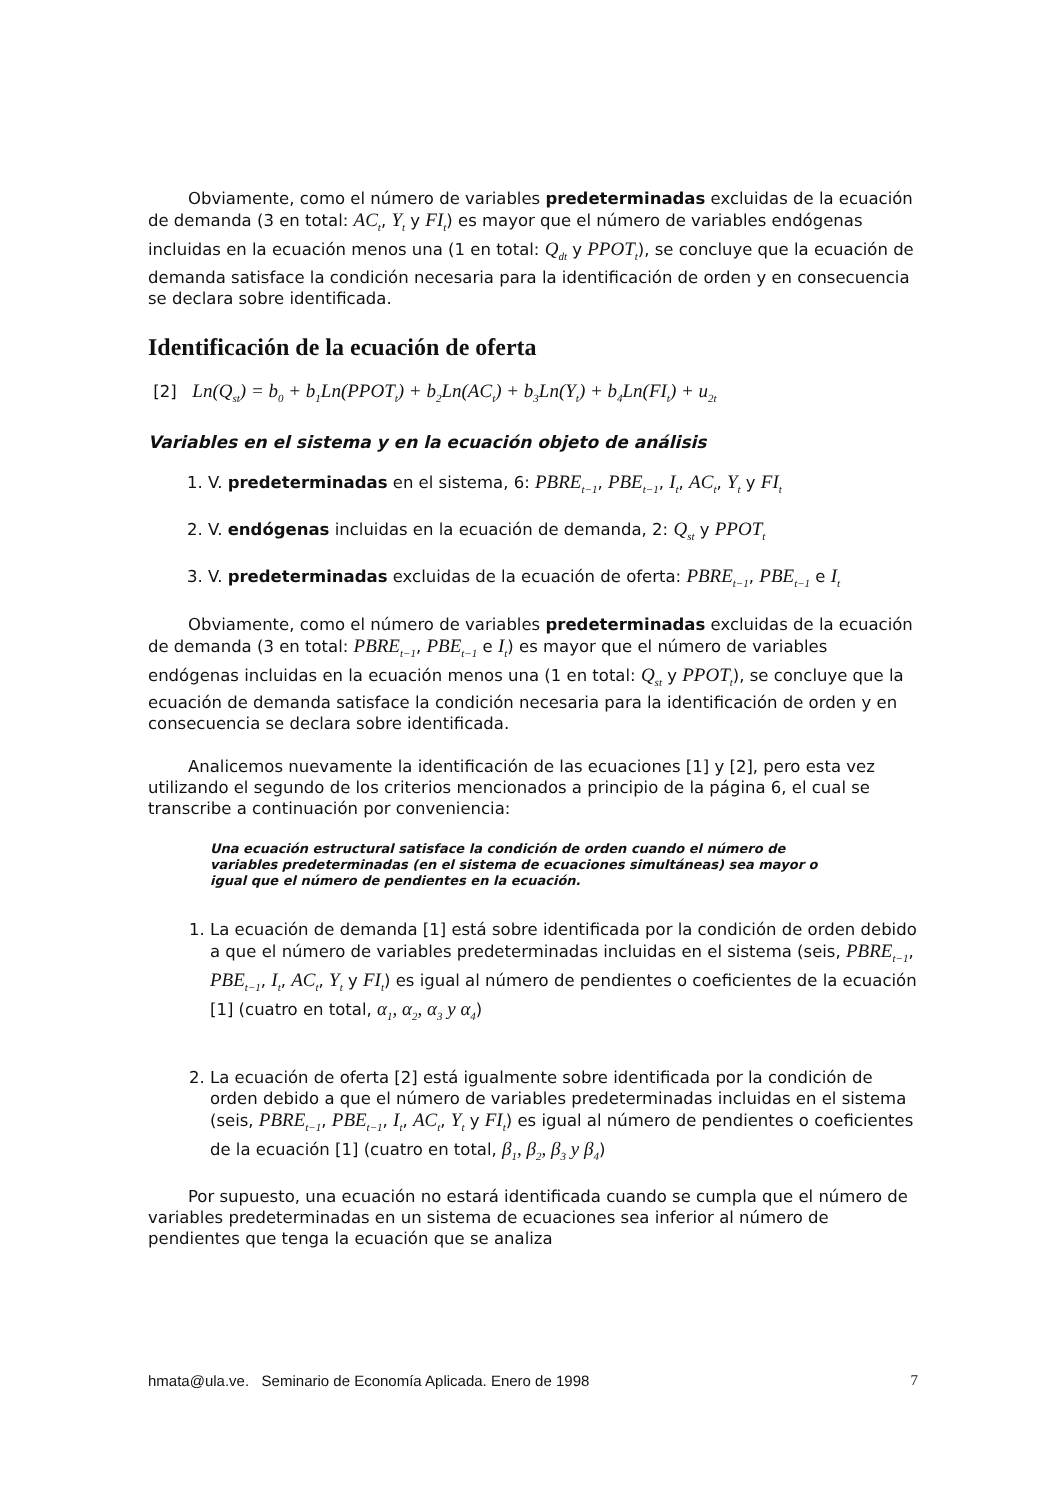Obviamente, como el número de variables predeterminadas excluidas de la ecuación de demanda (3 en total: AC<sub>t</sub>, Y<sub>t</sub> y FI<sub>t</sub>) es mayor que el número de variables endógenas incluidas en la ecuación menos una (1 en total: Q<sub>dt</sub> y PPOT<sub>t</sub>), se concluye que la ecuación de demanda satisface la condición necesaria para la identificación de orden y en consecuencia se declara sobre identificada.
Identificación de la ecuación de oferta
[2] Ln(Q<sub>st</sub>) = b<sub>0</sub> + b<sub>1</sub>Ln(PPOT<sub>t</sub>) + b<sub>2</sub>Ln(AC<sub>t</sub>) + b<sub>3</sub>Ln(Y<sub>t</sub>) + b<sub>4</sub>Ln(FI<sub>t</sub>) + u<sub>2t</sub>
Variables en el sistema y en la ecuación objeto de análisis
1. V. predeterminadas en el sistema, 6: PBRE<sub>t−1</sub>, PBE<sub>t−1</sub>, I<sub>t</sub>, AC<sub>t</sub>, Y<sub>t</sub> y FI<sub>t</sub>
2. V. endógenas incluidas en la ecuación de demanda, 2: Q<sub>st</sub> y PPOT<sub>t</sub>
3. V. predeterminadas excluidas de la ecuación de oferta: PBRE<sub>t−1</sub>, PBE<sub>t−1</sub> e I<sub>t</sub>
Obviamente, como el número de variables predeterminadas excluidas de la ecuación de demanda (3 en total: PBRE<sub>t−1</sub>, PBE<sub>t−1</sub> e I<sub>t</sub>) es mayor que el número de variables endógenas incluidas en la ecuación menos una (1 en total: Q<sub>st</sub> y PPOT<sub>t</sub>), se concluye que la ecuación de demanda satisface la condición necesaria para la identificación de orden y en consecuencia se declara sobre identificada.
Analicemos nuevamente la identificación de las ecuaciones [1] y [2], pero esta vez utilizando el segundo de los criterios mencionados a principio de la página 6, el cual se transcribe a continuación por conveniencia:
Una ecuación estructural satisface la condición de orden cuando el número de variables predeterminadas (en el sistema de ecuaciones simultáneas) sea mayor o igual que el número de pendientes en la ecuación.
1. La ecuación de demanda [1] está sobre identificada por la condición de orden debido a que el número de variables predeterminadas incluidas en el sistema (seis, PBRE<sub>t−1</sub>, PBE<sub>t−1</sub>, I<sub>t</sub>, AC<sub>t</sub>, Y<sub>t</sub> y FI<sub>t</sub>) es igual al número de pendientes o coeficientes de la ecuación [1] (cuatro en total, α<sub>1</sub>, α<sub>2</sub>, α<sub>3</sub> y α<sub>4</sub>)
2. La ecuación de oferta [2] está igualmente sobre identificada por la condición de orden debido a que el número de variables predeterminadas incluidas en el sistema (seis, PBRE<sub>t−1</sub>, PBE<sub>t−1</sub>, I<sub>t</sub>, AC<sub>t</sub>, Y<sub>t</sub> y FI<sub>t</sub>) es igual al número de pendientes o coeficientes de la ecuación [1] (cuatro en total, β<sub>1</sub>, β<sub>2</sub>, β<sub>3</sub> y β<sub>4</sub>)
Por supuesto, una ecuación no estará identificada cuando se cumpla que el número de variables predeterminadas en un sistema de ecuaciones sea inferior al número de pendientes que tenga la ecuación que se analiza
hmata@ula.ve. Seminario de Economía Aplicada. Enero de 1998 7